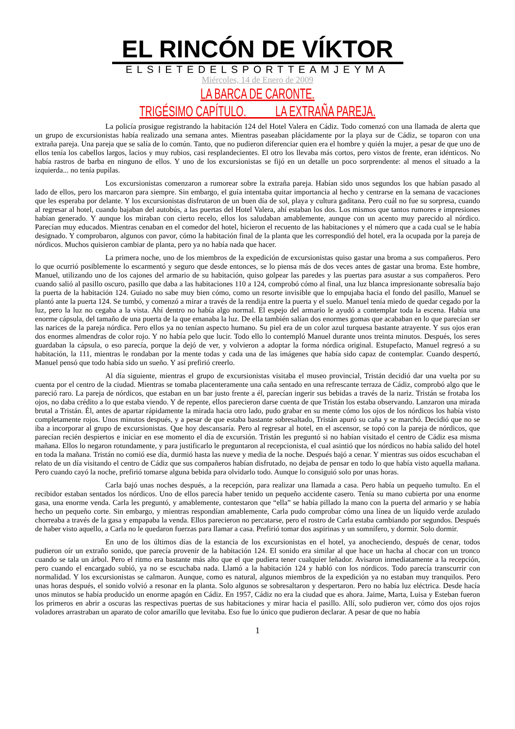EL RINCÓN DE VÍKTOR
ELSIETEDELSPORTTEAMJEYMA
Miércoles, 14 de Enero de 2009
LA BARCA DE CARONTE.
TRIGÉSIMO CAPÍTULO. LA EXTRAÑA PAREJA.
La policía prosigue registrando la habitación 124 del Hotel Valera en Cádiz. Todo comenzó con una llamada de alerta que un grupo de excursionistas había realizado una semana antes. Mientras paseaban plácidamente por la playa sur de Cádiz, se toparon con una extraña pareja. Una pareja que se salía de lo común. Tanto, que no pudieron diferenciar quien era el hombre y quién la mujer, a pesar de que uno de ellos tenía los cabellos largos, lacios y muy rubios, casi resplandecientes. El otro los llevaba más cortos, pero vistos de frente, eran idénticos. No había rastros de barba en ninguno de ellos. Y uno de los excursionistas se fijó en un detalle un poco sorprendente: al menos el situado a la izquierda... no tenía pupilas.
Los excursionistas comenzaron a rumorear sobre la extraña pareja. Habían sido unos segundos los que habían pasado al lado de ellos, pero los marcaron para siempre. Sin embargo, el guía intentaba quitar importancia al hecho y centrarse en la semana de vacaciones que les esperaba por delante. Y los excursionistas disfrutaron de un buen día de sol, playa y cultura gaditana. Pero cuál no fue su sorpresa, cuando al regresar al hotel, cuando bajaban del autobús, a las puertas del Hotel Valera, ahí estaban los dos. Los mismos que tantos rumores e impresiones habían generado. Y aunque los miraban con cierto recelo, ellos los saludaban amablemente, aunque con un acento muy parecido al nórdico. Parecían muy educados. Mientras cenaban en el comedor del hotel, hicieron el recuento de las habitaciones y el número que a cada cual se le había designado. Y comprobaron, algunos con pavor, cómo la habitación final de la planta que les correspondió del hotel, era la ocupada por la pareja de nórdicos. Muchos quisieron cambiar de planta, pero ya no había nada que hacer.
La primera noche, uno de los miembros de la expedición de excursionistas quiso gastar una broma a sus compañeros. Pero lo que ocurrió posiblemente lo escarmentó y seguro que desde entonces, se lo piensa más de dos veces antes de gastar una broma. Este hombre, Manuel, utilizando uno de los cajones del armario de su habitación, quiso golpear las paredes y las puertas para asustar a sus compañeros. Pero cuando salió al pasillo oscuro, pasillo que daba a las habitaciones 110 a 124, comprobó cómo al final, una luz blanca impresionante sobresalía bajo la puerta de la habitación 124. Guiado no sabe muy bien cómo, como un resorte invisible que lo empujaba hacia el fondo del pasillo, Manuel se plantó ante la puerta 124. Se tumbó, y comenzó a mirar a través de la rendija entre la puerta y el suelo. Manuel tenía miedo de quedar cegado por la luz, pero la luz no cegaba a la vista. Ahí dentro no había algo normal. El espejo del armario le ayudó a contemplar toda la escena. Había una enorme cápsula, del tamaño de una puerta de la que emanaba la luz. De ella también salían dos enormes gomas que acababan en lo que parecían ser las narices de la pareja nórdica. Pero ellos ya no tenían aspecto humano. Su piel era de un color azul turquesa bastante atrayente. Y sus ojos eran dos enormes almendras de color rojo. Y no había pelo que lucir. Todo ello lo contempló Manuel durante unos treinta minutos. Después, los seres guardaban la cápsula, o eso parecía, porque la dejó de ver, y volvieron a adoptar la forma nórdica original. Estupefacto, Manuel regresó a su habitación, la 111, mientras le rondaban por la mente todas y cada una de las imágenes que había sido capaz de contemplar. Cuando despertó, Manuel pensó que todo había sido un sueño. Y así prefirió creerlo.
Al día siguiente, mientras el grupo de excursionistas visitaba el museo provincial, Tristán decidió dar una vuelta por su cuenta por el centro de la ciudad. Mientras se tomaba placenteramente una caña sentado en una refrescante terraza de Cádiz, comprobó algo que le pareció raro. La pareja de nórdicos, que estaban en un bar justo frente a él, parecían ingerir sus bebidas a través de la nariz. Tristán se frotaba los ojos, no daba crédito a lo que estaba viendo. Y de repente, ellos parecieron darse cuenta de que Tristán los estaba observando. Lanzaron una mirada brutal a Tristán. Él, antes de apartar rápidamente la mirada hacia otro lado, pudo grabar en su mente cómo los ojos de los nórdicos los había visto completamente rojos. Unos minutos después, y a pesar de que estaba bastante sobresaltado, Tristán apuró su caña y se marchó. Decidió que no se iba a incorporar al grupo de excursionistas. Que hoy descansaría. Pero al regresar al hotel, en el ascensor, se topó con la pareja de nórdicos, que parecían recién despiertos e iniciar en ese momento el día de excursión. Tristán les preguntó si no habían visitado el centro de Cádiz esa misma mañana. Ellos lo negaron rotundamente, y para justificarlo le preguntaron al recepcionista, el cual asintió que los nórdicos no había salido del hotel en toda la mañana. Tristán no comió ese día, durmió hasta las nueve y media de la noche. Después bajó a cenar. Y mientras sus oídos escuchaban el relato de un día visitando el centro de Cádiz que sus compañeros habían disfrutado, no dejaba de pensar en todo lo que había visto aquella mañana. Pero cuando cayó la noche, prefirió tomarse alguna bebida para olvidarlo todo. Aunque lo consiguió solo por unas horas.
Carla bajó unas noches después, a la recepción, para realizar una llamada a casa. Pero había un pequeño tumulto. En el recibidor estaban sentados los nórdicos. Uno de ellos parecía haber tenido un pequeño accidente casero. Tenía su mano cubierta por una enorme gasa, una enorme venda. Carla les preguntó, y amablemente, contestaron que “ella” se había pillado la mano con la puerta del armario y se había hecho un pequeño corte. Sin embargo, y mientras respondían amablemente, Carla pudo comprobar cómo una línea de un líquido verde azulado chorreaba a través de la gasa y empapaba la venda. Ellos parecieron no percatarse, pero el rostro de Carla estaba cambiando por segundos. Después de haber visto aquello, a Carla no le quedaron fuerzas para llamar a casa. Prefirió tomar dos aspirinas y un somnífero, y dormir. Solo dormir.
En uno de los últimos días de la estancia de los excursionistas en el hotel, ya anocheciendo, después de cenar, todos pudieron oír un extraño sonido, que parecía provenir de la habitación 124. El sonido era similar al que hace un hacha al chocar con un tronco cuando se tala un árbol. Pero el ritmo era bastante más alto que el que pudiera tener cualquier leñador. Avisaron inmediatamente a la recepción, pero cuando el encargado subió, ya no se escuchaba nada. Llamó a la habitación 124 y habló con los nórdicos. Todo parecía transcurrir con normalidad. Y los excursionistas se calmaron. Aunque, como es natural, algunos miembros de la expedición ya no estaban muy tranquilos. Pero unas horas después, el sonido volvió a resonar en la planta. Solo algunos se sobresaltaron y despertaron. Pero no había luz eléctrica. Desde hacía unos minutos se había producido un enorme apagón en Cádiz. En 1957, Cádiz no era la ciudad que es ahora. Jaime, Marta, Luisa y Esteban fueron los primeros en abrir a oscuras las respectivas puertas de sus habitaciones y mirar hacia el pasillo. Allí, solo pudieron ver, cómo dos ojos rojos voladores arrastraban un aparato de color amarillo que levitaba. Eso fue lo único que pudieron declarar. A pesar de que no había
1